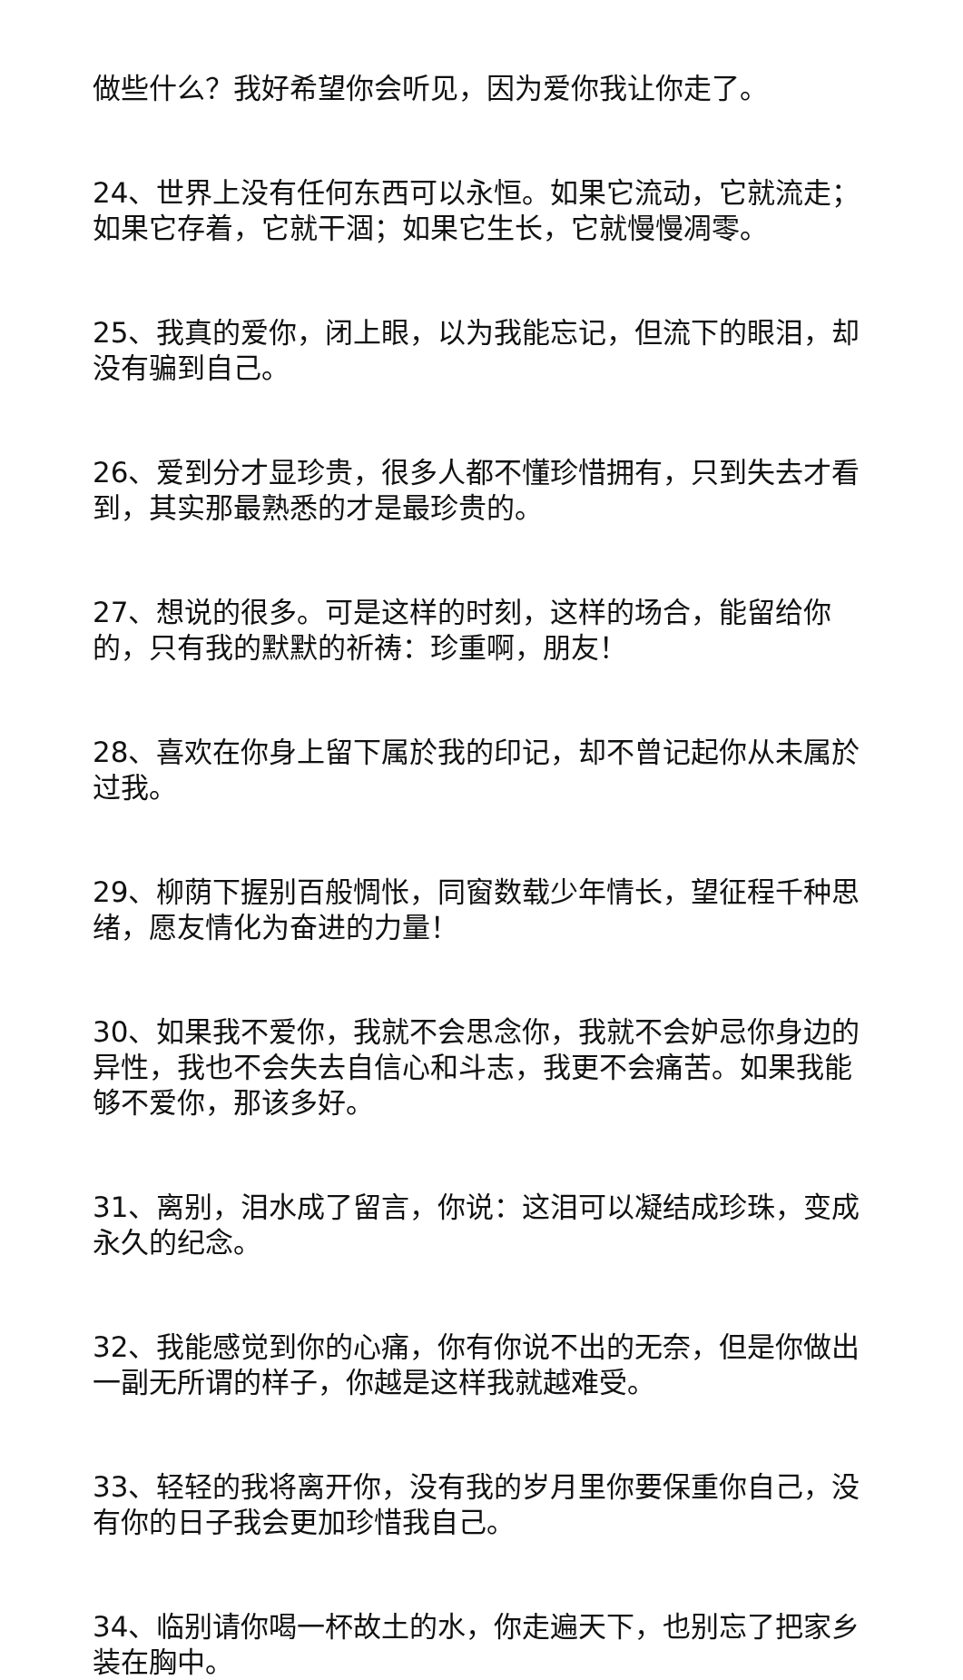做些什么？我好希望你会听见，因为爱你我让你走了。
24、世界上没有任何东西可以永恒。如果它流动，它就流走；如果它存着，它就干涸；如果它生长，它就慢慢凋零。
25、我真的爱你，闭上眼，以为我能忘记，但流下的眼泪，却没有骗到自己。
26、爱到分才显珍贵，很多人都不懂珍惜拥有，只到失去才看到，其实那最熟悉的才是最珍贵的。
27、想说的很多。可是这样的时刻，这样的场合，能留给你的，只有我的默默的祈祷：珍重啊，朋友！
28、喜欢在你身上留下属於我的印记，却不曾记起你从未属於过我。
29、柳荫下握别百般惆怅，同窗数载少年情长，望征程千种思绪，愿友情化为奋进的力量！
30、如果我不爱你，我就不会思念你，我就不会妒忌你身边的异性，我也不会失去自信心和斗志，我更不会痛苦。如果我能够不爱你，那该多好。
31、离别，泪水成了留言，你说：这泪可以凝结成珍珠，变成永久的纪念。
32、我能感觉到你的心痛，你有你说不出的无奈，但是你做出一副无所谓的样子，你越是这样我就越难受。
33、轻轻的我将离开你，没有我的岁月里你要保重你自己，没有你的日子我会更加珍惜我自己。
34、临别请你喝一杯故土的水，你走遍天下，也别忘了把家乡装在胸中。